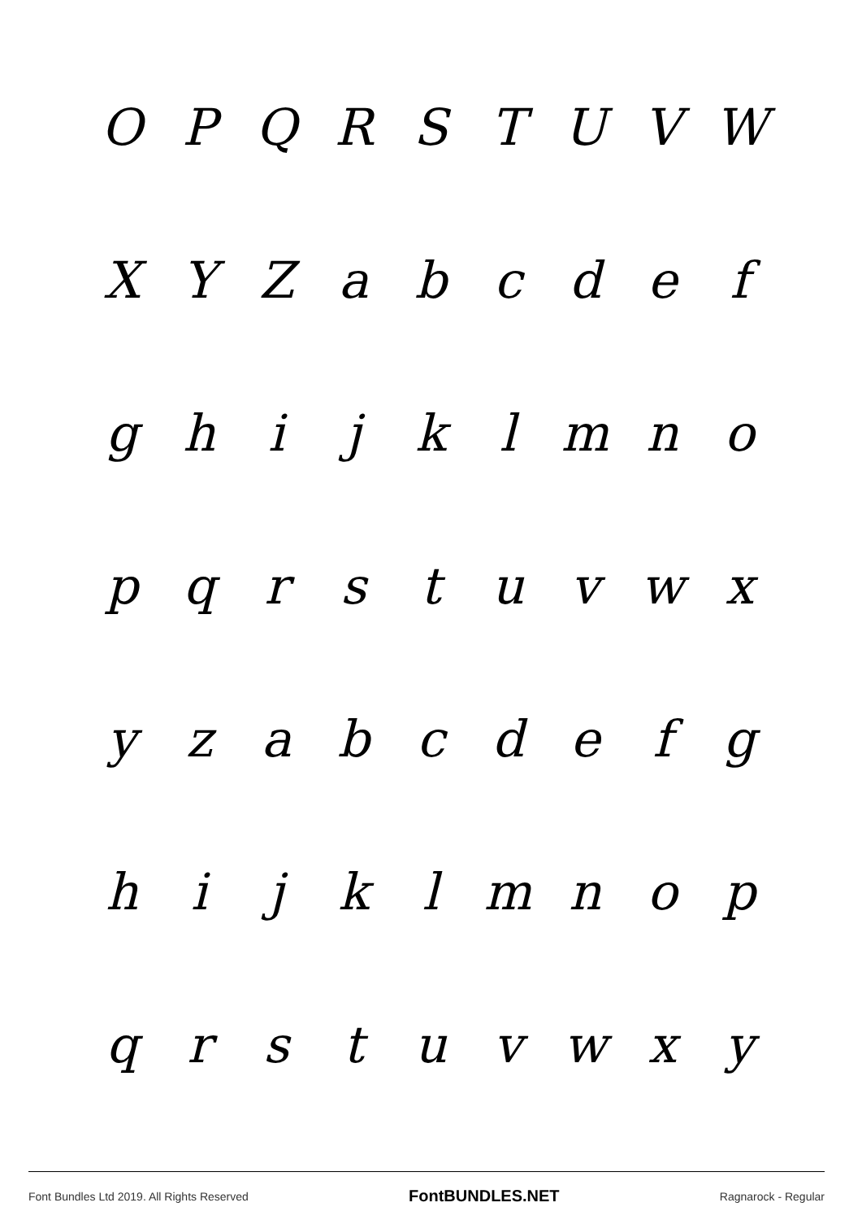O P Q R S T U V W
X Y Z a b c d e f
g h i j k l m n o
p q r s t u v w x
y z a b c d e f g
h i j k l m n o p
q r s t u v w x y
Font Bundles Ltd 2019. All Rights Reserved FontBUNDLES.NET Ragnarock - Regular